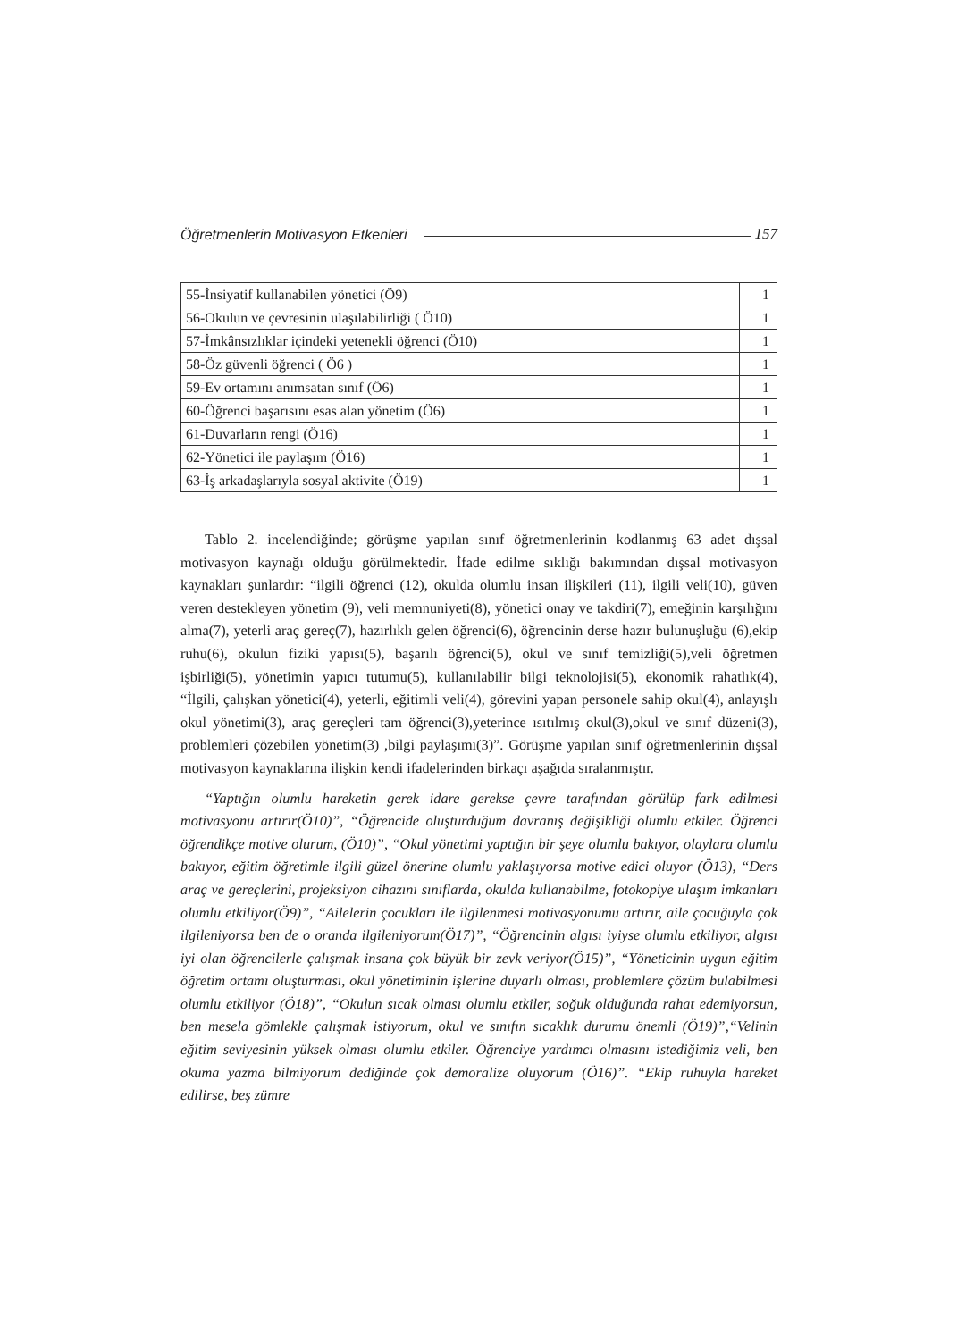Öğretmenlerin Motivasyon Etkenleri 157
| 55-İnsiyatif kullanabilen yönetici (Ö9) | 1 |
| 56-Okulun ve çevresinin ulaşılabilirliği ( Ö10) | 1 |
| 57-İmkânsızlıklar içindeki yetenekli öğrenci (Ö10) | 1 |
| 58-Öz güvenli öğrenci ( Ö6 ) | 1 |
| 59-Ev ortamını anımsatan sınıf (Ö6) | 1 |
| 60-Öğrenci başarısını esas alan yönetim (Ö6) | 1 |
| 61-Duvarların rengi (Ö16) | 1 |
| 62-Yönetici ile paylaşım (Ö16) | 1 |
| 63-İş arkadaşlarıyla sosyal aktivite (Ö19) | 1 |
Tablo 2. incelendiğinde; görüşme yapılan sınıf öğretmenlerinin kodlanmış 63 adet dışsal motivasyon kaynağı olduğu görülmektedir. İfade edilme sıklığı bakımından dışsal motivasyon kaynakları şunlardır: “ilgili öğrenci (12), okulda olumlu insan ilişkileri (11), ilgili veli(10), güven veren destekleyen yönetim (9), veli memnuniyeti(8), yönetici onay ve takdiri(7), emeğinin karşılığını alma(7), yeterli araç gereç(7), hazırlıklı gelen öğrenci(6), öğrencinin derse hazır bulunuşluğu (6),ekip ruhu(6), okulun fiziki yapısı(5), başarılı öğrenci(5), okul ve sınıf temizliği(5),veli öğretmen işbirliği(5), yönetimin yapıcı tutumu(5), kullanılabilir bilgi teknolojisi(5), ekonomik rahatlık(4), “İlgili, çalışkan yönetici(4), yeterli, eğitimli veli(4), görevini yapan personele sahip okul(4), anlayışlı okul yönetimi(3), araç gereçleri tam öğrenci(3),yeterince ısıtılmış okul(3),okul ve sınıf düzeni(3), problemleri çözebilen yönetim(3) ,bilgi paylaşımı(3)”. Görüşme yapılan sınıf öğretmenlerinin dışsal motivasyon kaynaklarına ilişkin kendi ifadelerinden birkaçı aşağıda sıralanmıştır.
“Yaptığın olumlu hareketin gerek idare gerekse çevre tarafından görülüp fark edilmesi motivasyonu artırır(Ö10)”, “Öğrencide oluşturduğum davranış değişikliği olumlu etkiler. Öğrenci öğrendikçe motive olurum, (Ö10)”, “Okul yönetimi yaptığın bir şeye olumlu bakıyor, olaylara olumlu bakıyor, eğitim öğretimle ilgili güzel önerine olumlu yaklaşıyorsa motive edici oluyor (Ö13), “Ders araç ve gereçlerini, projeksiyon cihazını sınıflarda, okulda kullanabilme, fotokopiye ulaşım imkanları olumlu etkiliyor(Ö9)”, “Ailelerin çocukları ile ilgilenmesi motivasyonumu artırır, aile çocuğuyla çok ilgileniyorsa ben de o oranda ilgileniyorum(Ö17)”, “Öğrencinin algısı iyiyse olumlu etkiliyor, algısı iyi olan öğrencilerle çalışmak insana çok büyük bir zevk veriyor(Ö15)”, “Yöneticinin uygun eğitim öğretim ortamı oluşturması, okul yönetiminin işlerine duyarlı olması, problemlere çözüm bulabilmesi olumlu etkiliyor (Ö18)”, “Okulun sıcak olması olumlu etkiler, soğuk olduğunda rahat edemiyorsun, ben mesela gömlekle çalışmak istiyorum, okul ve sınıfın sıcaklık durumu önemli (Ö19)”,“Velinin eğitim seviyesinin yüksek olması olumlu etkiler. Öğrenciye yardımcı olmasını istediğimiz veli, ben okuma yazma bilmiyorum dediğinde çok demoralize oluyorum (Ö16)”. “Ekip ruhuyla hareket edilirse, beş zümre